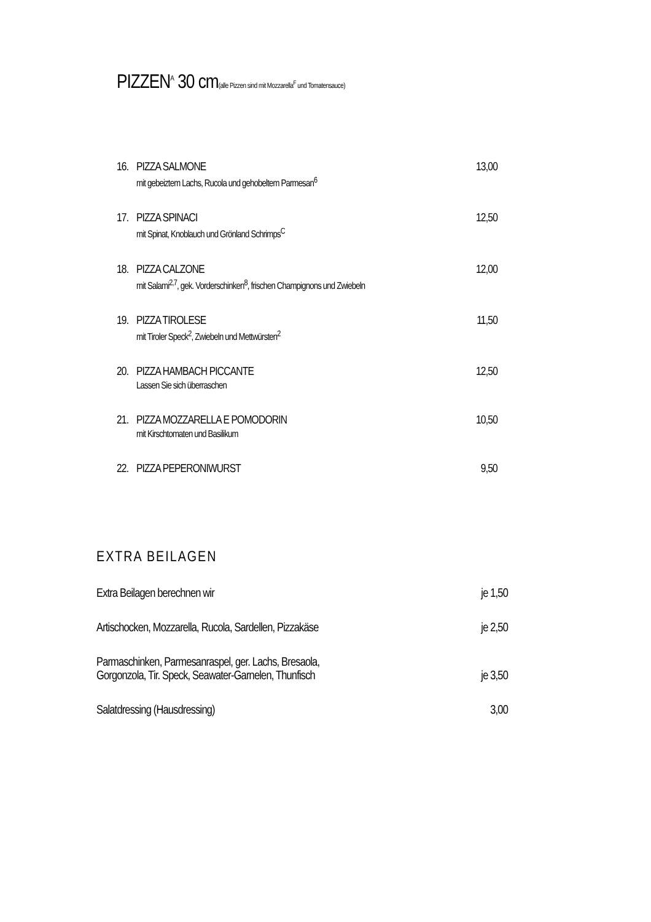PIZZEN<sup>A</sup> 30 cm(alle Pizzen sind mit Mozzarella<sup>F</sup> und Tomatensauce)
16.
PIZZA SALMONE
mit gebeiztem Lachs, Rucola und gehobeltem Parmesan<sup>6</sup>
13,00
17.
PIZZA SPINACI
mit Spinat, Knoblauch und Grönland Schrimps<sup>C</sup>
12,50
18.
PIZZA CALZONE
mit Salami<sup>2,7</sup>, gek. Vorderschinken<sup>8</sup>, frischen Champignons und Zwiebeln
12,00
19.
PIZZA TIROLESE
mit Tiroler Speck<sup>2</sup>, Zwiebeln und Mettwürsten<sup>2</sup>
11,50
20.
PIZZA HAMBACH PICCANTE
Lassen Sie sich überraschen
12,50
21.
PIZZA MOZZARELLA E POMODORIN
mit Kirschtomaten und Basilikum
10,50
22.
PIZZA PEPERONIWURST 9,50
EXTRA BEILAGEN
Extra Beilagen berechnen wir je 1,50
Artischocken, Mozzarella, Rucola, Sardellen, Pizzakäse je 2,50
Parmaschinken, Parmesanraspel, ger. Lachs, Bresaola,
Gorgonzola, Tir. Speck, Seawater-Garnelen, Thunfisch je 3,50
Salatdressing (Hausdressing) 3,00